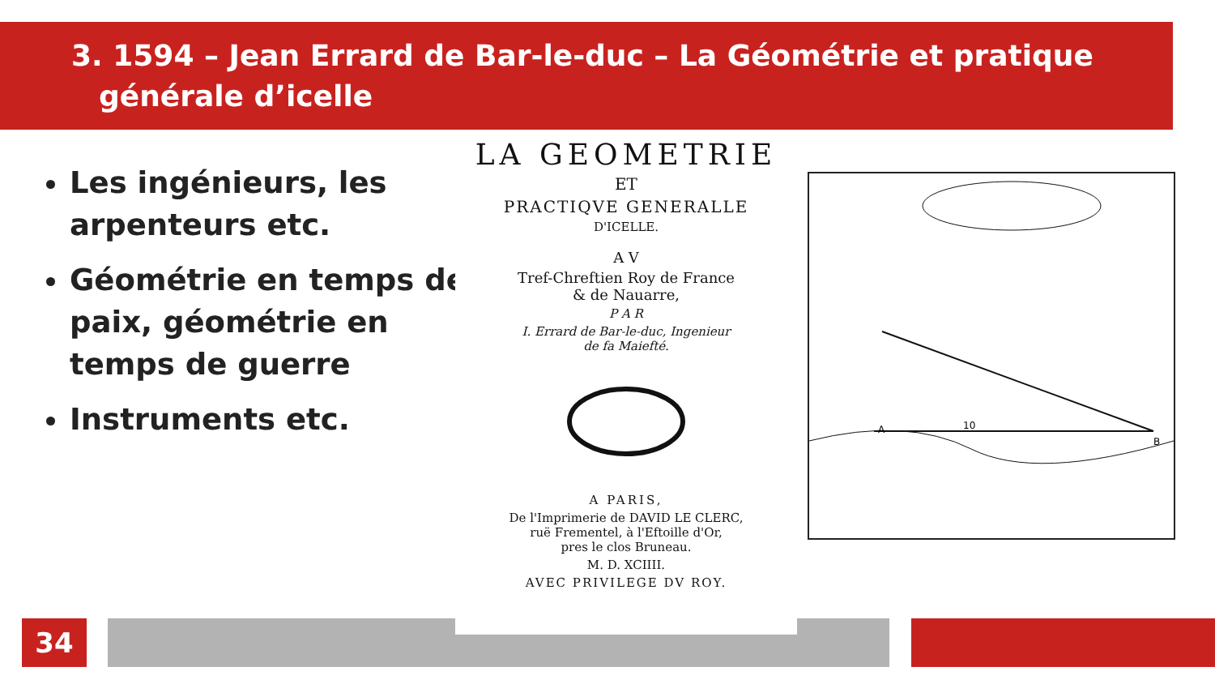3. 1594 – Jean Errard de Bar-le-duc – La Géométrie et pratique
générale d’icelle
Les ingénieurs, les arpenteurs etc.
Géométrie en temps de paix, géométrie en temps de guerre
Instruments etc.
LA GEOMETRIE
ET
PRACTIQVE GENERALLE
D'ICELLE.
A V
Tref-Chreftien Roy de France
& de Nauarre,
P A R
I. Errard de Bar-le-duc, Ingenieur
de fa Maiefté.
A PARIS,
De l'Imprimerie de DAVID LE CLERC,
ruë Frementel, à l'Eftoille d'Or,
pres le clos Bruneau.
M. D. XCIIII.
AVEC PRIVILEGE DV ROY.
A
B
10
34